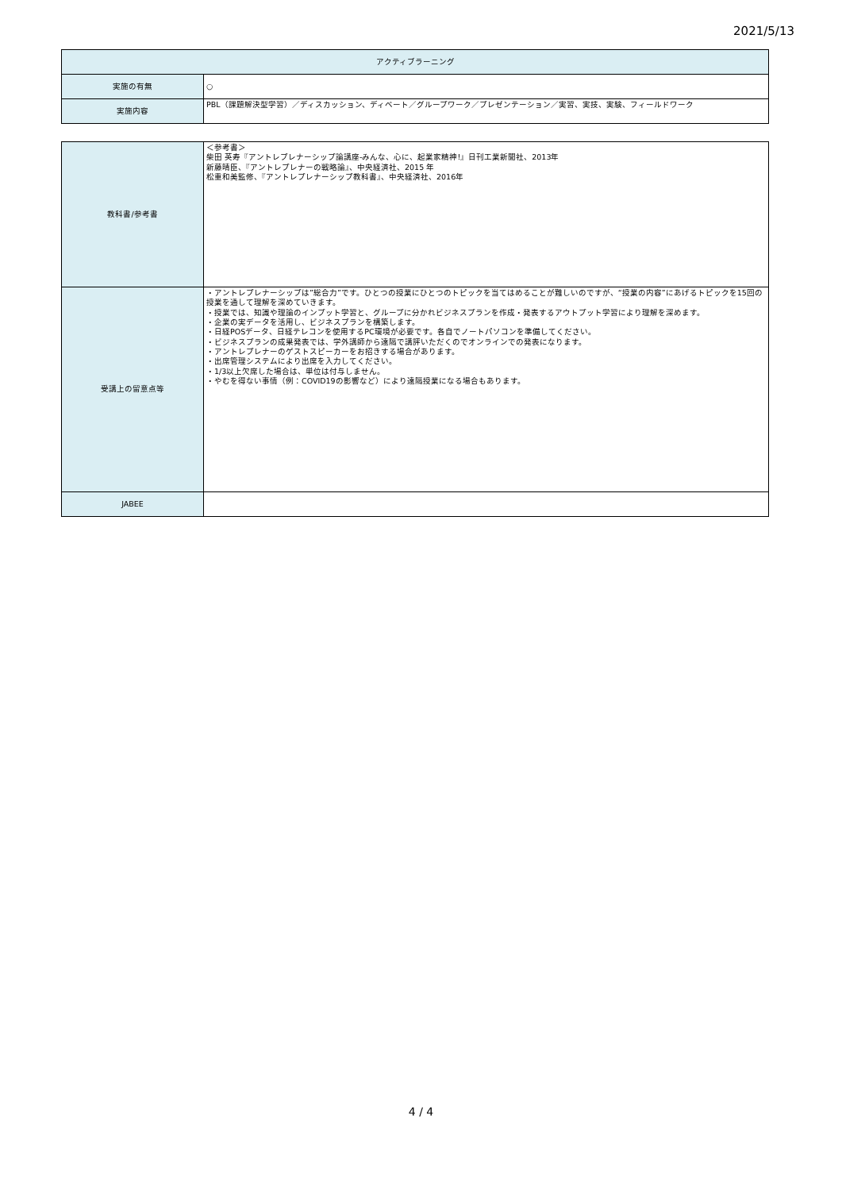2021/5/13
| アクティブラーニング | |
| 実施の有無 | ○ |
| 実施内容 | PBL（課題解決型学習）／ディスカッション、ディベート／グループワーク／プレゼンテーション／実習、実技、実験、フィールドワーク |
| 教科書/参考書 | ＜参考書＞ 柴田 英寿『アントレプレナーシップ論講座-みんな、心に、起業家精神!』日刊工業新聞社、2013年 新藤晴臣、『アントレプレナーの戦略論』、中央経済社、2015 年 松重和美監修、『アントレプレナーシップ教科書』、中央経済社、2016年 |
| 受講上の留意点等 | ・アントレプレナーシップは”総合力”です。ひとつの授業にひとつのトピックを当てはめることが難しいのですが、“授業の内容”にあげるトピックを15回の授業を通して理解を深めていきます。 ・授業では、知識や理論のインプット学習と、グループに分かれビジネスプランを作成・発表するアウトプット学習により理解を深めます。 ・企業の実データを活用し、ビジネスプランを構築します。 ・日経POSデータ、日経テレコンを使用するPC環境が必要です。各自でノートパソコンを準備してください。 ・ビジネスプランの成果発表では、学外講師から遠隔で講評いただくのでオンラインでの発表になります。 ・アントレプレナーのゲストスピーカーをお招きする場合があります。 ・出席管理システムにより出席を入力してください。 ・1/3以上欠席した場合は、単位は付与しません。 ・やむを得ない事情（例：COVID19の影響など）により遠隔授業になる場合もあります。 |
| JABEE | |
4 / 4